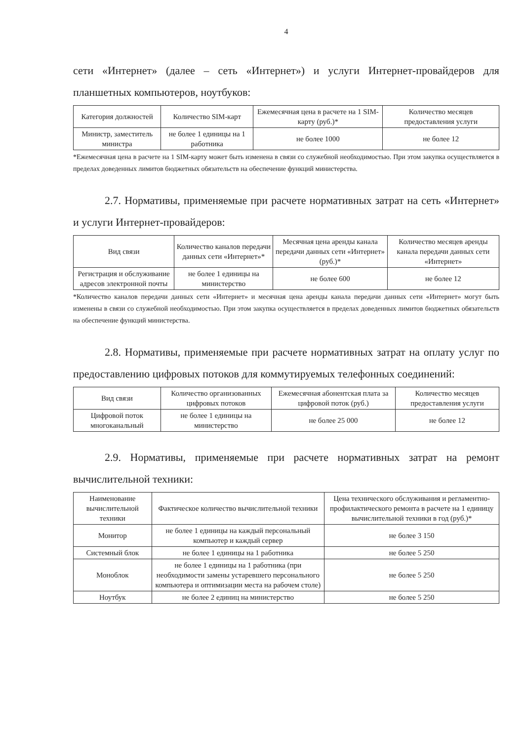4
сети «Интернет» (далее – сеть «Интернет») и услуги Интернет-провайдеров для планшетных компьютеров, ноутбуков:
| Категория должностей | Количество SIM-карт | Ежемесячная цена в расчете на 1 SIM-карту (руб.)* | Количество месяцев предоставления услуги |
| --- | --- | --- | --- |
| Министр, заместитель министра | не более 1 единицы на 1 работника | не более 1000 | не более 12 |
*Ежемесячная цена в расчете на 1 SIM-карту может быть изменена в связи со служебной необходимостью. При этом закупка осуществляется в пределах доведенных лимитов бюджетных обязательств на обеспечение функций министерства.
2.7. Нормативы, применяемые при расчете нормативных затрат на сеть «Интернет» и услуги Интернет-провайдеров:
| Вид связи | Количество каналов передачи данных сети «Интернет»* | Месячная цена аренды канала передачи данных сети «Интернет» (руб.)* | Количество месяцев аренды канала передачи данных сети «Интернет» |
| --- | --- | --- | --- |
| Регистрация и обслуживание адресов электронной почты | не более 1 единицы на министерство | не более 600 | не более 12 |
*Количество каналов передачи данных сети «Интернет» и месячная цена аренды канала передачи данных сети «Интернет» могут быть изменены в связи со служебной необходимостью. При этом закупка осуществляется в пределах доведенных лимитов бюджетных обязательств на обеспечение функций министерства.
2.8. Нормативы, применяемые при расчете нормативных затрат на оплату услуг по предоставлению цифровых потоков для коммутируемых телефонных соединений:
| Вид связи | Количество организованных цифровых потоков | Ежемесячная абонентская плата за цифровой поток (руб.) | Количество месяцев предоставления услуги |
| --- | --- | --- | --- |
| Цифровой поток многоканальный | не более 1 единицы на министерство | не более 25 000 | не более 12 |
2.9. Нормативы, применяемые при расчете нормативных затрат на ремонт вычислительной техники:
| Наименование вычислительной техники | Фактическое количество вычислительной техники | Цена технического обслуживания и регламентно-профилактического ремонта в расчете на 1 единицу вычислительной техники в год (руб.)* |
| --- | --- | --- |
| Монитор | не более 1 единицы на каждый персональный компьютер и каждый сервер | не более 3 150 |
| Системный блок | не более 1 единицы на 1 работника | не более 5 250 |
| Моноблок | не более 1 единицы на 1 работника (при необходимости замены устаревшего персонального компьютера и оптимизации места на рабочем столе) | не более 5 250 |
| Ноутбук | не более 2 единиц на министерство | не более 5 250 |